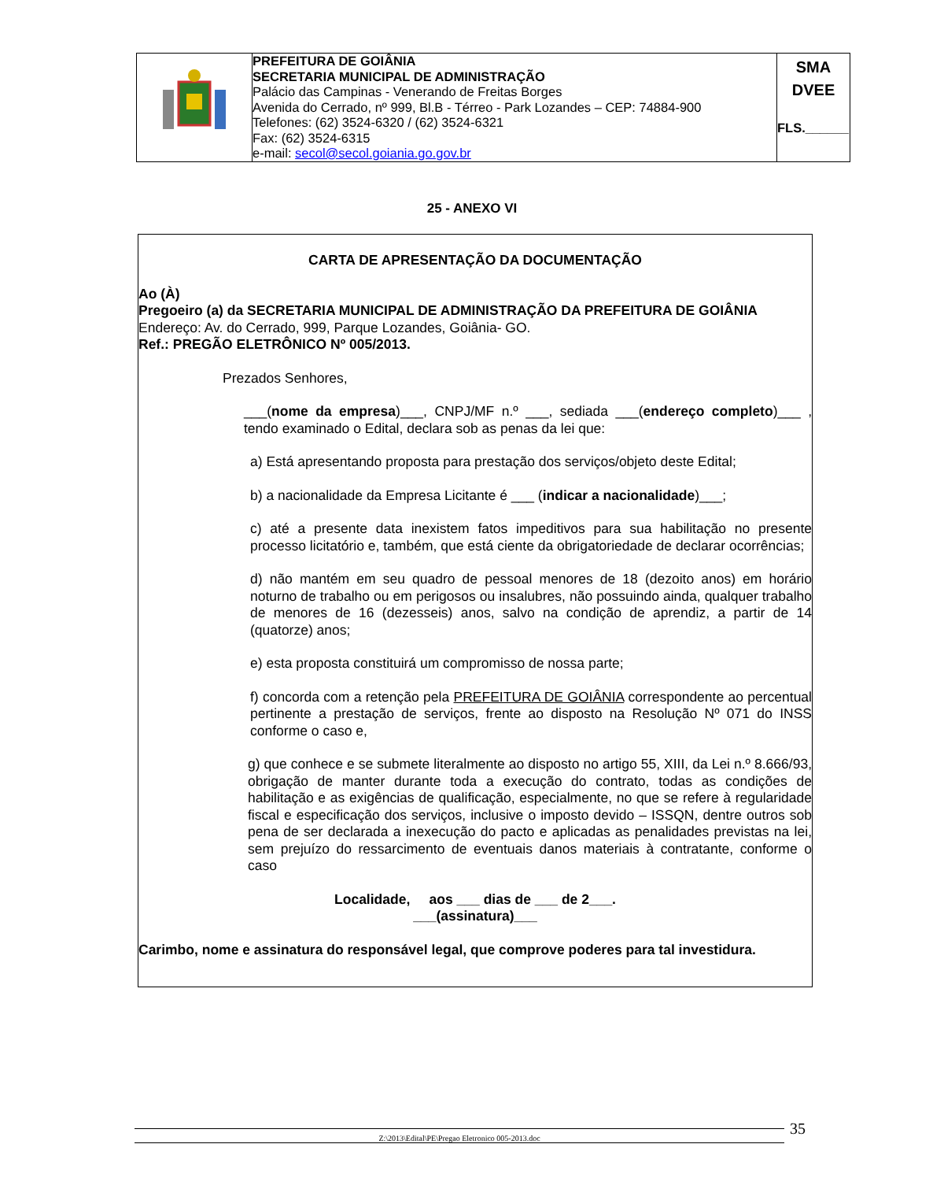| | PREFEITURA DE GOIÂNIA SECRETARIA MUNICIPAL DE ADMINISTRAÇÃO Palácio das Campinas - Venerando de Freitas Borges Avenida do Cerrado, nº 999, Bl.B - Térreo - Park Lozandes – CEP: 74884-900 Telefones: (62) 3524-6320 / (62) 3524-6321 Fax: (62) 3524-6315 e-mail: secol@secol.goiania.go.gov.br | SMA DVEE FLS.______ |
25 - ANEXO VI
CARTA DE APRESENTAÇÃO DA DOCUMENTAÇÃO
Ao (À)
Pregoeiro (a) da SECRETARIA MUNICIPAL DE ADMINISTRAÇÃO DA PREFEITURA DE GOIÂNIA
Endereço: Av. do Cerrado, 999, Parque Lozandes, Goiânia- GO.
Ref.: PREGÃO ELETRÔNICO Nº 005/2013.
Prezados Senhores,
___(nome da empresa)___, CNPJ/MF n.º ___, sediada ___(endereço completo)___ , tendo examinado o Edital, declara sob as penas da lei que:
a) Está apresentando proposta para prestação dos serviços/objeto deste Edital;
b) a nacionalidade da Empresa Licitante é ___ (indicar a nacionalidade)___;
c) até a presente data inexistem fatos impeditivos para sua habilitação no presente processo licitatório e, também, que está ciente da obrigatoriedade de declarar ocorrências;
d) não mantém em seu quadro de pessoal menores de 18 (dezoito anos) em horário noturno de trabalho ou em perigosos ou insalubres, não possuindo ainda, qualquer trabalho de menores de 16 (dezesseis) anos, salvo na condição de aprendiz, a partir de 14 (quatorze) anos;
e) esta proposta constituirá um compromisso de nossa parte;
f) concorda com a retenção pela PREFEITURA DE GOIÂNIA correspondente ao percentual pertinente a prestação de serviços, frente ao disposto na Resolução Nº 071 do INSS conforme o caso e,
g) que conhece e se submete literalmente ao disposto no artigo 55, XIII, da Lei n.º 8.666/93, obrigação de manter durante toda a execução do contrato, todas as condições de habilitação e as exigências de qualificação, especialmente, no que se refere à regularidade fiscal e especificação dos serviços, inclusive o imposto devido – ISSQN, dentre outros sob pena de ser declarada a inexecução do pacto e aplicadas as penalidades previstas na lei, sem prejuízo do ressarcimento de eventuais danos materiais à contratante, conforme o caso
Localidade, aos ___ dias de ___ de 2___.
___(assinatura)___
Carimbo, nome e assinatura do responsável legal, que comprove poderes para tal investidura.
Z:\2013\Edital\PE\Pregao Eletronico 005-2013.doc 35